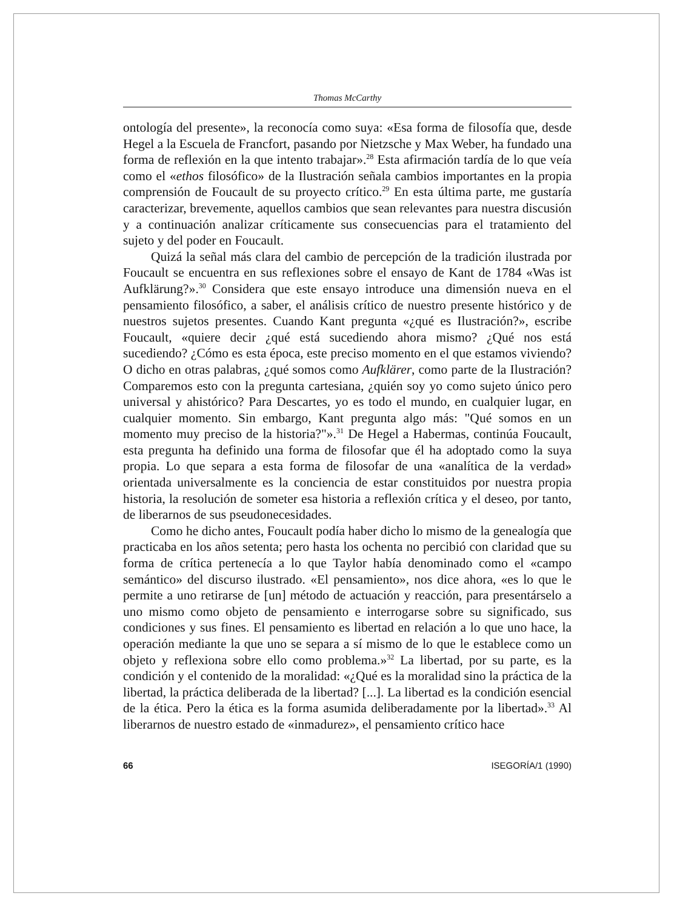Thomas McCarthy
ontología del presente», la reconocía como suya: «Esa forma de filosofía que, desde Hegel a la Escuela de Francfort, pasando por Nietzsche y Max Weber, ha fundado una forma de reflexión en la que intento trabajar».<sup>28</sup> Esta afirmación tardía de lo que veía como el «ethos filosófico» de la Ilustración señala cambios importantes en la propia comprensión de Foucault de su proyecto crítico.<sup>29</sup> En esta última parte, me gustaría caracterizar, brevemente, aquellos cambios que sean relevantes para nuestra discusión y a continuación analizar críticamente sus consecuencias para el tratamiento del sujeto y del poder en Foucault.
Quizá la señal más clara del cambio de percepción de la tradición ilustrada por Foucault se encuentra en sus reflexiones sobre el ensayo de Kant de 1784 «Was ist Aufklärung?».<sup>30</sup> Considera que este ensayo introduce una dimensión nueva en el pensamiento filosófico, a saber, el análisis crítico de nuestro presente histórico y de nuestros sujetos presentes. Cuando Kant pregunta «¿qué es Ilustración?», escribe Foucault, «quiere decir ¿qué está sucediendo ahora mismo? ¿Qué nos está sucediendo? ¿Cómo es esta época, este preciso momento en el que estamos viviendo? O dicho en otras palabras, ¿qué somos como Aufklärer, como parte de la Ilustración? Comparemos esto con la pregunta cartesiana, ¿quién soy yo como sujeto único pero universal y ahistórico? Para Descartes, yo es todo el mundo, en cualquier lugar, en cualquier momento. Sin embargo, Kant pregunta algo más: "Qué somos en un momento muy preciso de la historia?"».<sup>31</sup> De Hegel a Habermas, continúa Foucault, esta pregunta ha definido una forma de filosofar que él ha adoptado como la suya propia. Lo que separa a esta forma de filosofar de una «analítica de la verdad» orientada universalmente es la conciencia de estar constituidos por nuestra propia historia, la resolución de someter esa historia a reflexión crítica y el deseo, por tanto, de liberarnos de sus pseudonecesidades.
Como he dicho antes, Foucault podía haber dicho lo mismo de la genealogía que practicaba en los años setenta; pero hasta los ochenta no percibió con claridad que su forma de crítica pertenecía a lo que Taylor había denominado como el «campo semántico» del discurso ilustrado. «El pensamiento», nos dice ahora, «es lo que le permite a uno retirarse de [un] método de actuación y reacción, para presentárselo a uno mismo como objeto de pensamiento e interrogarse sobre su significado, sus condiciones y sus fines. El pensamiento es libertad en relación a lo que uno hace, la operación mediante la que uno se separa a sí mismo de lo que le establece como un objeto y reflexiona sobre ello como problema.»<sup>32</sup> La libertad, por su parte, es la condición y el contenido de la moralidad: «¿Qué es la moralidad sino la práctica de la libertad, la práctica deliberada de la libertad? [...]. La libertad es la condición esencial de la ética. Pero la ética es la forma asumida deliberadamente por la libertad».<sup>33</sup> Al liberarnos de nuestro estado de «inmadurez», el pensamiento crítico hace
66 ISEGORÍA/1 (1990)